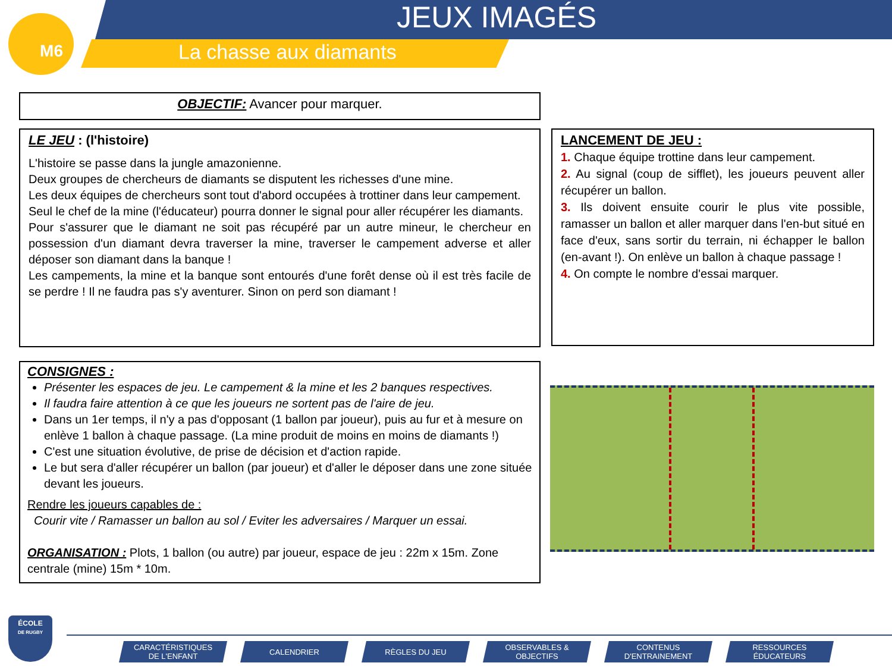M6 JEUX IMAGÉS
La chasse aux diamants
OBJECTIF: Avancer pour marquer.
LE JEU : (l'histoire)
L'histoire se passe dans la jungle amazonienne.
Deux groupes de chercheurs de diamants se disputent les richesses d'une mine.
Les deux équipes de chercheurs sont tout d'abord occupées à trottiner dans leur campement.
Seul le chef de la mine (l'éducateur) pourra donner le signal pour aller récupérer les diamants.
Pour s'assurer que le diamant ne soit pas récupéré par un autre mineur, le chercheur en possession d'un diamant devra traverser la mine, traverser le campement adverse et aller déposer son diamant dans la banque !
Les campements, la mine et la banque sont entourés d'une forêt dense où il est très facile de se perdre ! Il ne faudra pas s'y aventurer. Sinon on perd son diamant !
LANCEMENT DE JEU :
1. Chaque équipe trottine dans leur campement.
2. Au signal (coup de sifflet), les joueurs peuvent aller récupérer un ballon.
3. Ils doivent ensuite courir le plus vite possible, ramasser un ballon et aller marquer dans l'en-but situé en face d'eux, sans sortir du terrain, ni échapper le ballon (en-avant !). On enlève un ballon à chaque passage !
4. On compte le nombre d'essai marquer.
CONSIGNES :
Présenter les espaces de jeu. Le campement & la mine et les 2 banques respectives.
Il faudra faire attention à ce que les joueurs ne sortent pas de l'aire de jeu.
Dans un 1er temps, il n'y a pas d'opposant (1 ballon par joueur), puis au fur et à mesure on enlève 1 ballon à chaque passage. (La mine produit de moins en moins de diamants !)
C'est une situation évolutive, de prise de décision et d'action rapide.
Le but sera d'aller récupérer un ballon (par joueur) et d'aller le déposer dans une zone située devant les joueurs.
Rendre les joueurs capables de :
Courir vite / Ramasser un ballon au sol / Eviter les adversaires / Marquer un essai.
ORGANISATION : Plots, 1 ballon (ou autre) par joueur, espace de jeu : 22m x 15m. Zone centrale (mine) 15m * 10m.
ÉCOLE
DE RUGBY
CARACTÉRISTIQUES
DE L'ENFANT
CALENDRIER RÈGLES DU JEU OBSERVABLES &
OBJECTIFS
CONTENUS
D'ENTRAINEMENT
RESSOURCES
ÉDUCATEURS